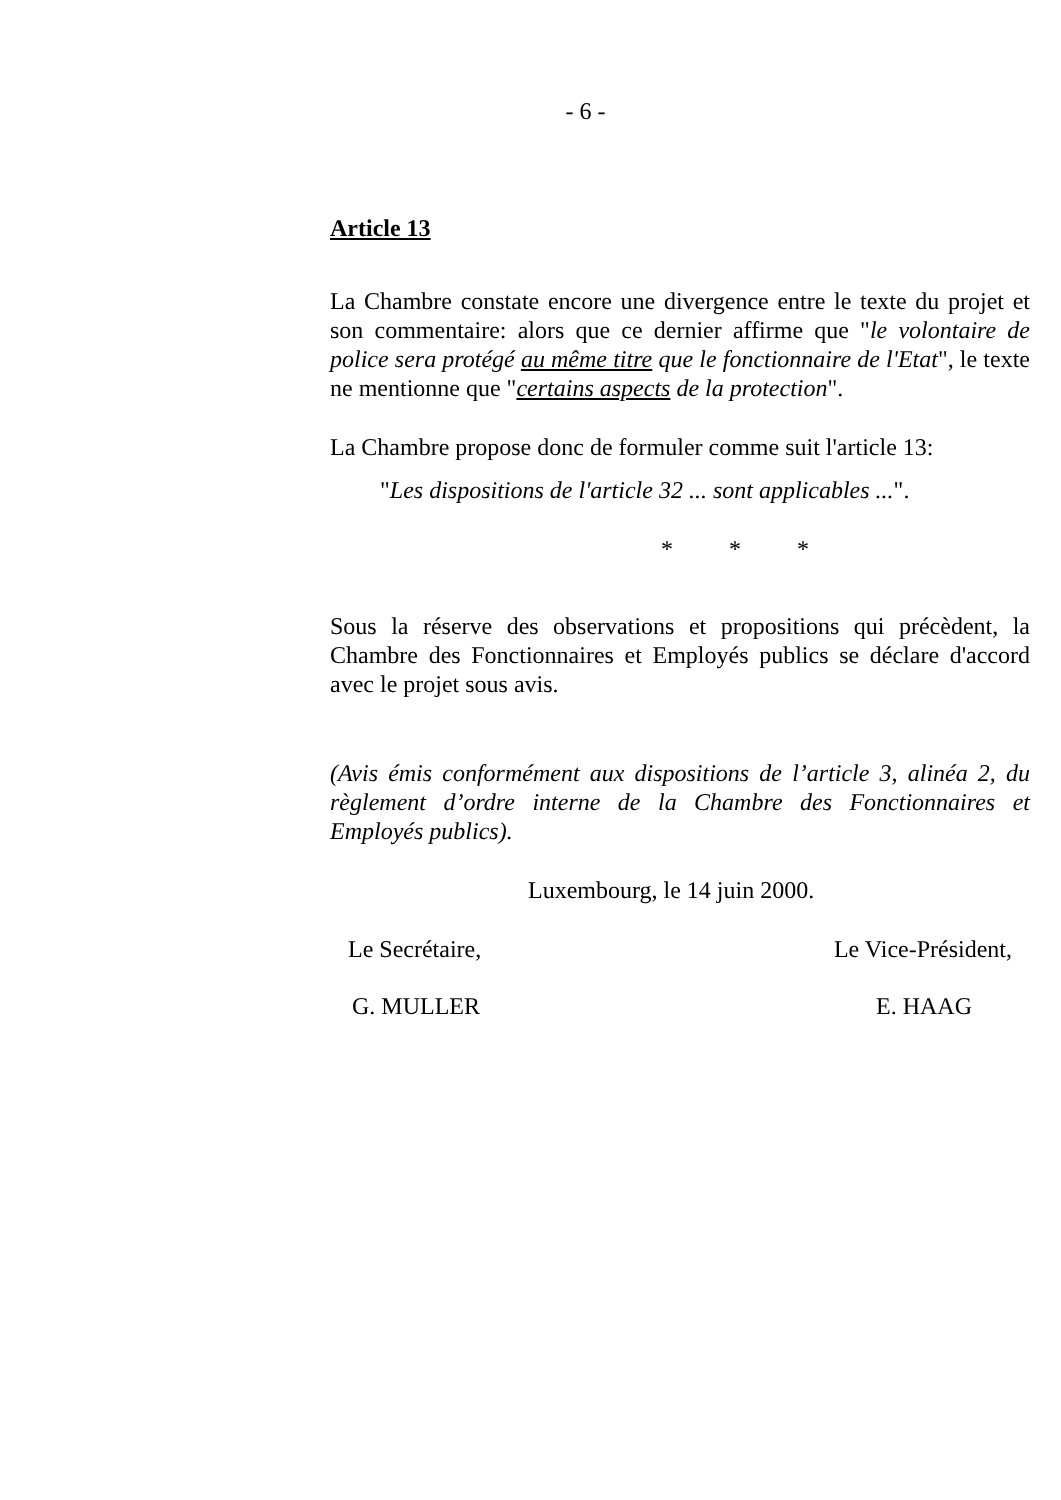- 6 -
Article 13
La Chambre constate encore une divergence entre le texte du projet et son commentaire: alors que ce dernier affirme que "le volontaire de police sera protégé au même titre que le fonctionnaire de l'Etat", le texte ne mentionne que "certains aspects de la protection".
La Chambre propose donc de formuler comme suit l'article 13:
"Les dispositions de l'article 32 ... sont applicables ...".
* * *
Sous la réserve des observations et propositions qui précèdent, la Chambre des Fonctionnaires et Employés publics se déclare d'accord avec le projet sous avis.
(Avis émis conformément aux dispositions de l’article 3, alinéa 2, du règlement d’ordre interne de la Chambre des Fonctionnaires et Employés publics).
Luxembourg, le 14 juin 2000.
Le Secrétaire, Le Vice-Président,
G. MULLER E. HAAG